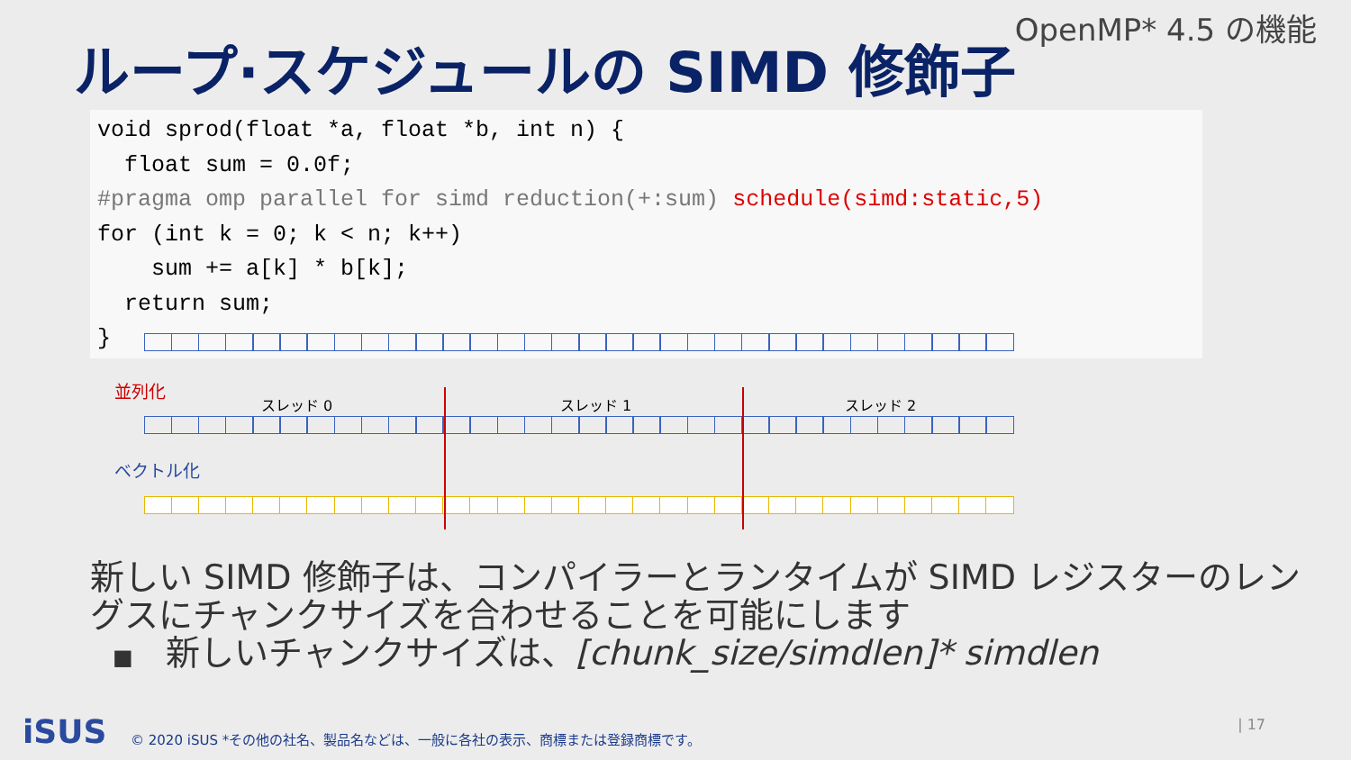OpenMP* 4.5 の機能
ループ·スケジュールの SIMD 修飾子
void sprod(float *a, float *b, int n) { float sum = 0.0f; #pragma omp parallel for simd reduction(+:sum) schedule(simd:static,5) for (int k = 0; k < n; k++) sum += a[k] * b[k]; return sum; }
並列化
スレッド 0 スレッド 1 スレッド 2
ベクトル化
新しい SIMD 修飾子は、コンパイラーとランタイムが SIMD レジスターのレングスにチャンクサイズを合わせることを可能にします
■ 新しいチャンクサイズは、[chunk_size/simdlen]* simdlen
iSUS
© 2020 iSUS *その他の社名、製品名などは、一般に各社の表示、商標または登録商標です。
| 17